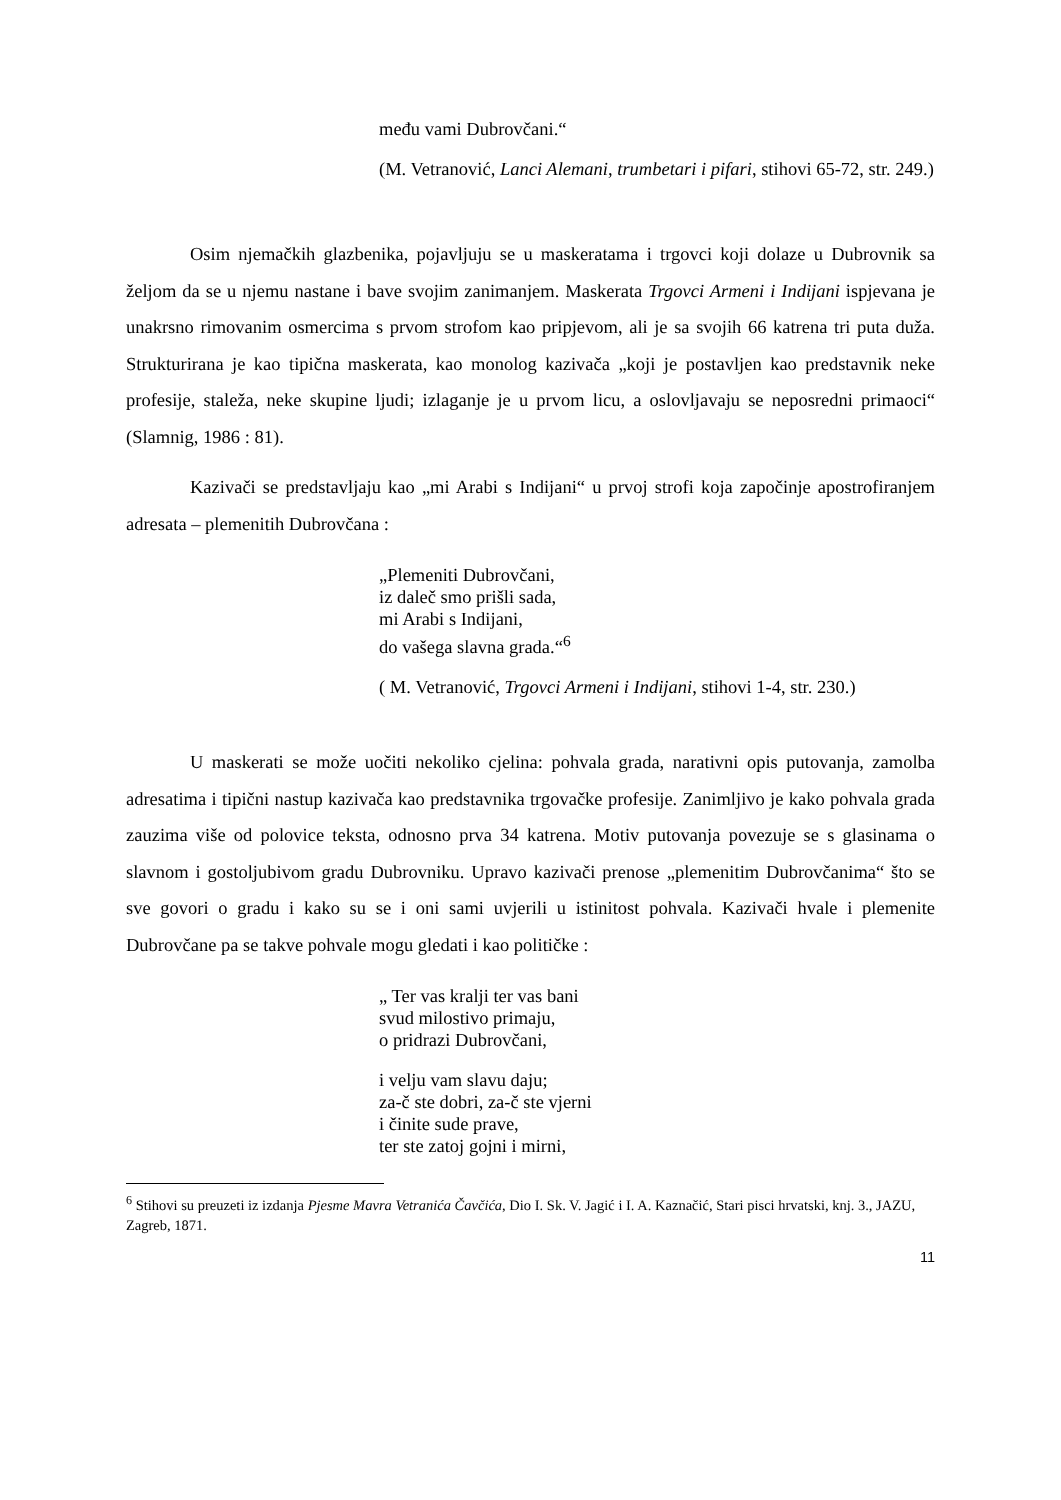među vami Dubrovčani.“
(M. Vetranović, Lanci Alemani, trumbetari i pifari, stihovi 65-72, str. 249.)
Osim njemačkih glazbenika, pojavljuju se u maskeratama i trgovci koji dolaze u Dubrovnik sa željom da se u njemu nastane i bave svojim zanimanjem. Maskerata Trgovci Armeni i Indijani ispjevana je unakrsno rimovanim osmercima s prvom strofom kao pripjevom, ali je sa svojih 66 katrena tri puta duža. Strukturirana je kao tipična maskerata, kao monolog kazivača „koji je postavljen kao predstavnik neke profesije, staleža, neke skupine ljudi; izlaganje je u prvom licu, a oslovljavaju se neposredni primaoci“ (Slamnig, 1986 : 81).
Kazivači se predstavljaju kao „mi Arabi s Indijani“ u prvoj strofi koja započinje apostrofiranjem adresata – plemenitih Dubrovčana :
„Plemeniti Dubrovčani,
iz daleč smo prišli sada,
mi Arabi s Indijani,
do vašega slavna grada.“<sup>6</sup>
( M. Vetranović, Trgovci Armeni i Indijani, stihovi 1-4, str. 230.)
U maskerati se može uočiti nekoliko cjelina: pohvala grada, narativni opis putovanja, zamolba adresatima i tipični nastup kazivača kao predstavnika trgovačke profesije. Zanimljivo je kako pohvala grada zauzima više od polovice teksta, odnosno prva 34 katrena. Motiv putovanja povezuje se s glasinama o slavnom i gostoljubivom gradu Dubrovniku. Upravo kazivači prenose „plemenitim Dubrovčanima“ što se sve govori o gradu i kako su se i oni sami uvjerili u istinitost pohvala. Kazivači hvale i plemenite Dubrovčane pa se takve pohvale mogu gledati i kao političke :
„ Ter vas kralji ter vas bani
svud milostivo primaju,
o pridrazi Dubrovčani,
i velju vam slavu daju;
za-č ste dobri, za-č ste vjerni
i činite sude prave,
ter ste zatoj gojni i mirni,
<sup>6</sup> Stihovi su preuzeti iz izdanja Pjesme Mavra Vetranića Čavčića, Dio I. Sk. V. Jagić i I. A. Kaznačić, Stari pisci hrvatski, knj. 3., JAZU, Zagreb, 1871.
11